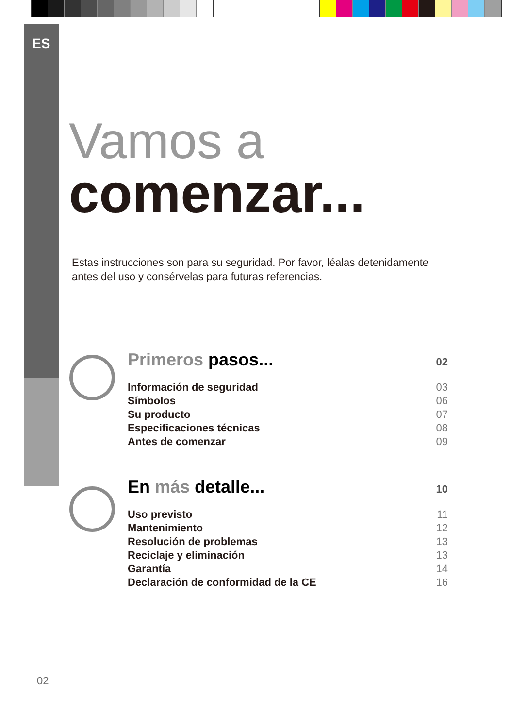ES
Vamos a
comenzar...
Estas instrucciones son para su seguridad. Por favor, léalas detenidamente
antes del uso y consérvelas para futuras referencias.
Primeros pasos... 02
Información de seguridad 03
Símbolos 06
Su producto 07
Especificaciones técnicas 08
Antes de comenzar 09
En más detalle... 10
Uso previsto 11
Mantenimiento 12
Resolución de problemas 13
Reciclaje y eliminación 13
Garantía 14
Declaración de conformidad de la CE 16
02